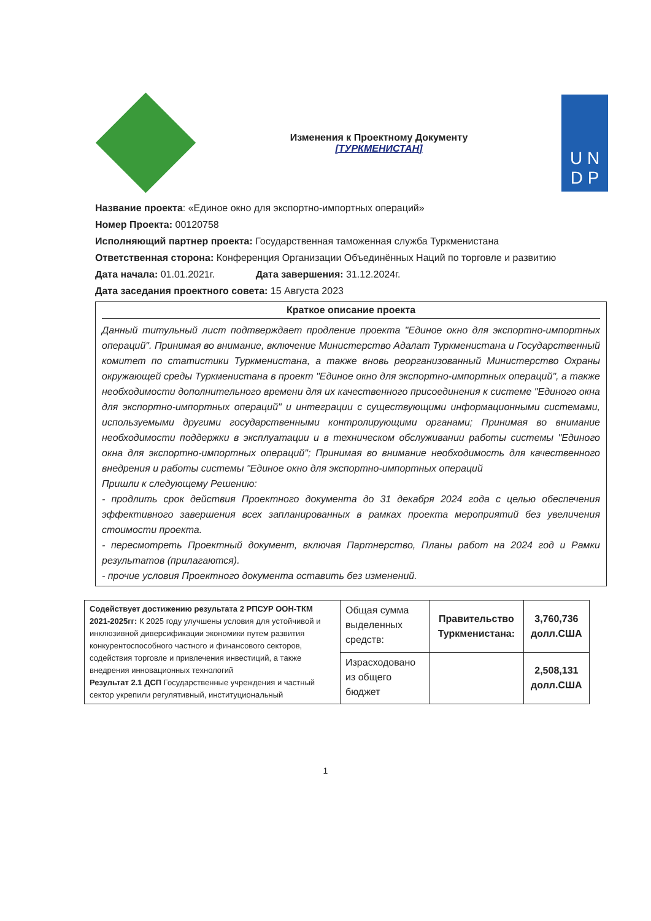Изменения к Проектному Документу
[ТУРКМЕНИСТАН]
U N
D P
Название проекта: «Единое окно для экспортно-импортных операций»
Номер Проекта: 00120758
Исполняющий партнер проекта: Государственная таможенная служба Туркменистана
Ответственная сторона: Конференция Организации Объединённых Наций по торговле и развитию
Дата начала: 01.01.2021г. Дата завершения: 31.12.2024г.
Дата заседания проектного совета: 15 Августа 2023
Краткое описание проекта
Данный титульный лист подтверждает продление проекта "Единое окно для экспортно-импортных операций". Принимая во внимание, включение Министерство Адалат Туркменистана и Государственный комитет по статистики Туркменистана, а также вновь реорганизованный Министерство Охраны окружающей среды Туркменистана в проект "Единое окно для экспортно-импортных операций", а также необходимости дополнительного времени для их качественного присоединения к системе "Единого окна для экспортно-импортных операций" и интеграции с существующими информационными системами, используемыми другими государственными контролирующими органами; Принимая во внимание необходимости поддержки в эксплуатации и в техническом обслуживании работы системы "Единого окна для экспортно-импортных операций"; Принимая во внимание необходимость для качественного внедрения и работы системы "Единое окно для экспортно-импортных операций
Пришли к следующему Решению:
- продлить срок действия Проектного документа до 31 декабря 2024 года с целью обеспечения эффективного завершения всех запланированных в рамках проекта мероприятий без увеличения стоимости проекта.
- пересмотреть Проектный документ, включая Партнерство, Планы работ на 2024 год и Рамки результатов (прилагаются).
- прочие условия Проектного документа оставить без изменений.
| Содействует достижению результата 2 РПСУР ООН-ТКМ 2021-2025гг: К 2025 году улучшены условия для устойчивой и инклюзивной диверсификации экономики путем развития конкурентоспособного частного и финансового секторов, содействия торговле и привлечения инвестиций, а также внедрения инновационных технологий Результат 2.1 ДСП Государственные учреждения и частный сектор укрепили регулятивный, институциональный | Общая сумма выделенных средств: | Правительство Туркменистана: | 3,760,736 долл.США |
| | Израсходовано из общего бюджет | | 2,508,131 долл.США |
1